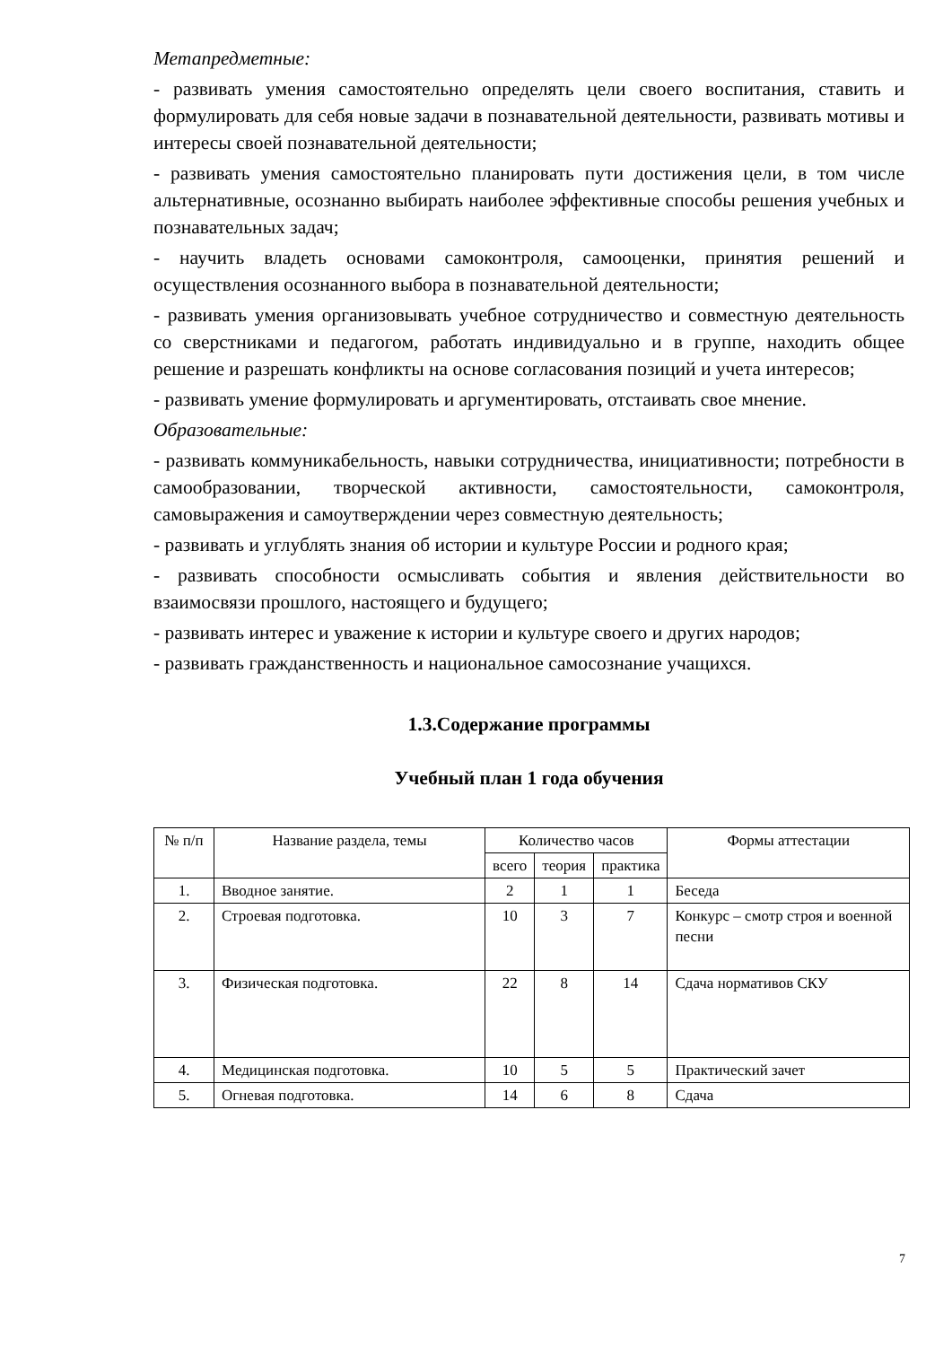Метапредметные:
- развивать умения самостоятельно определять цели своего воспитания, ставить и формулировать для себя новые задачи в познавательной деятельности, развивать мотивы и интересы своей познавательной деятельности;
- развивать умения самостоятельно планировать пути достижения цели, в том числе альтернативные, осознанно выбирать наиболее эффективные способы решения учебных и познавательных задач;
- научить владеть основами самоконтроля, самооценки, принятия решений и осуществления осознанного выбора в познавательной деятельности;
- развивать умения организовывать учебное сотрудничество и совместную деятельность со сверстниками и педагогом, работать индивидуально и в группе, находить общее решение и разрешать конфликты на основе согласования позиций и учета интересов;
- развивать умение формулировать и аргументировать, отстаивать свое мнение.
Образовательные:
- развивать коммуникабельность, навыки сотрудничества, инициативности; потребности в самообразовании, творческой активности, самостоятельности, самоконтроля, самовыражения и самоутверждении через совместную деятельность;
- развивать и углублять знания об истории и культуре России и родного края;
- развивать способности осмысливать события и явления действительности во взаимосвязи прошлого, настоящего и будущего;
- развивать интерес и уважение к истории и культуре своего и других народов;
- развивать гражданственность и национальное самосознание учащихся.
1.3.Содержание программы
Учебный план 1 года обучения
| № п/п | Название раздела, темы | Количество часов | | | Формы аттестации |
| --- | --- | --- | --- | --- | --- |
| | | всего | теория | практика | |
| 1. | Вводное занятие. | 2 | 1 | 1 | Беседа |
| 2. | Строевая подготовка. | 10 | 3 | 7 | Конкурс – смотр строя и военной песни |
| 3. | Физическая подготовка. | 22 | 8 | 14 | Сдача нормативов СКУ |
| 4. | Медицинская подготовка. | 10 | 5 | 5 | Практический зачет |
| 5. | Огневая подготовка. | 14 | 6 | 8 | Сдача |
7